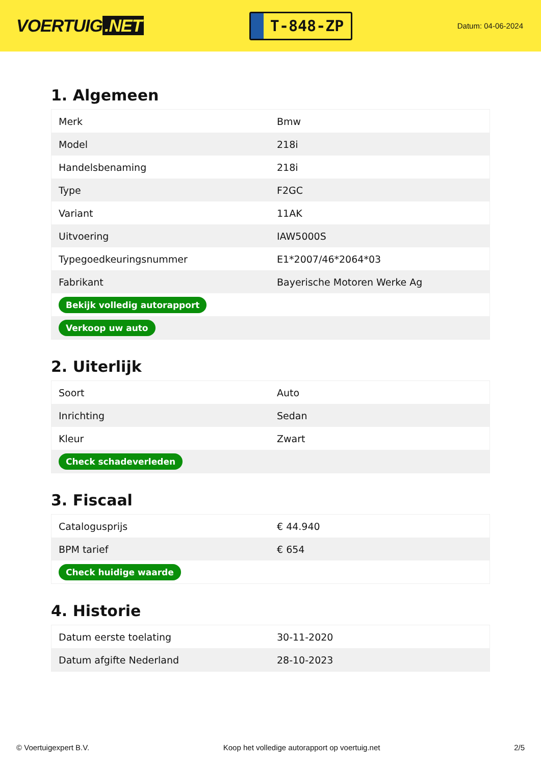VOERTUIG.NET
T-848-ZP
Datum: 04-06-2024
1. Algemeen
| Merk | Bmw |
| Model | 218i |
| Handelsbenaming | 218i |
| Type | F2GC |
| Variant | 11AK |
| Uitvoering | IAW5000S |
| Typegoedkeuringsnummer | E1*2007/46*2064*03 |
| Fabrikant | Bayerische Motoren Werke Ag |
| Bekijk volledig autorapport | |
| Verkoop uw auto | |
2. Uiterlijk
| Soort | Auto |
| Inrichting | Sedan |
| Kleur | Zwart |
| Check schadeverleden | |
3. Fiscaal
| Catalogusprijs | € 44.940 |
| BPM tarief | € 654 |
| Check huidige waarde | |
4. Historie
| Datum eerste toelating | 30-11-2020 |
| Datum afgifte Nederland | 28-10-2023 |
© Voertuigexpert B.V. Koop het volledige autorapport op voertuig.net 2/5